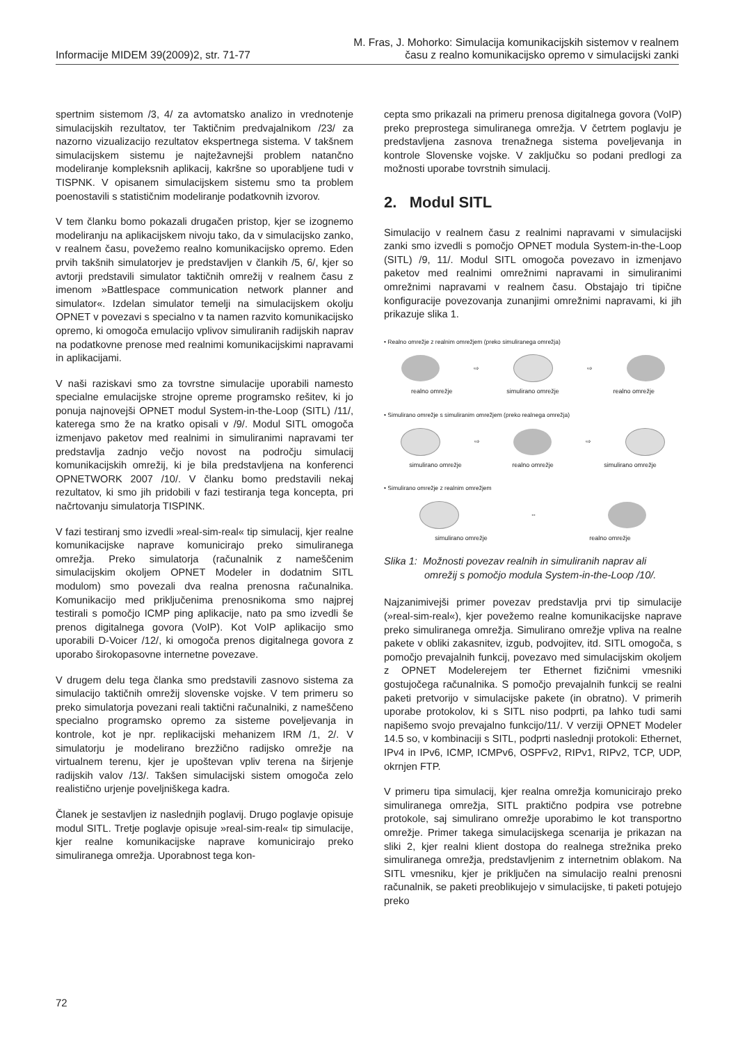Informacije MIDEM 39(2009)2, str. 71-77
M. Fras, J. Mohorko: Simulacija komunikacijskih sistemov v realnem
času z realno komunikacijsko opremo v simulacijski zanki
spertnim sistemom /3, 4/ za avtomatsko analizo in vrednotenje simulacijskih rezultatov, ter Taktičnim predvajalnikom /23/ za nazorno vizualizacijo rezultatov ekspertnega sistema. V takšnem simulacijskem sistemu je najtežavnejši problem natančno modeliranje kompleksnih aplikacij, kakršne so uporabljene tudi v TISPNK. V opisanem simulacijskem sistemu smo ta problem poenostavili s statističnim modeliranje podatkovnih izvorov.
V tem članku bomo pokazali drugačen pristop, kjer se izognemo modeliranju na aplikacijskem nivoju tako, da v simulacijsko zanko, v realnem času, povežemo realno komunikacijsko opremo. Eden prvih takšnih simulatorjev je predstavljen v člankih /5, 6/, kjer so avtorji predstavili simulator taktičnih omrežij v realnem času z imenom »Battlespace communication network planner and simulator«. Izdelan simulator temelji na simulacijskem okolju OPNET v povezavi s specialno v ta namen razvito komunikacijsko opremo, ki omogoča emulacijo vplivov simuliranih radijskih naprav na podatkovne prenose med realnimi komunikacijskimi napravami in aplikacijami.
V naši raziskavi smo za tovrstne simulacije uporabili namesto specialne emulacijske strojne opreme programsko rešitev, ki jo ponuja najnovejši OPNET modul System-in-the-Loop (SITL) /11/, katerega smo že na kratko opisali v /9/. Modul SITL omogoča izmenjavo paketov med realnimi in simuliranimi napravami ter predstavlja zadnjo večjo novost na področju simulacij komunikacijskih omrežij, ki je bila predstavljena na konferenci OPNETWORK 2007 /10/. V članku bomo predstavili nekaj rezultatov, ki smo jih pridobili v fazi testiranja tega koncepta, pri načrtovanju simulatorja TISPINK.
V fazi testiranj smo izvedli »real-sim-real« tip simulacij, kjer realne komunikacijske naprave komunicirajo preko simuliranega omrežja. Preko simulatorja (računalnik z nameščenim simulacijskim okoljem OPNET Modeler in dodatnim SITL modulom) smo povezali dva realna prenosna računalnika. Komunikacijo med priključenima prenosnikoma smo najprej testirali s pomočjo ICMP ping aplikacije, nato pa smo izvedli še prenos digitalnega govora (VoIP). Kot VoIP aplikacijo smo uporabili D-Voicer /12/, ki omogoča prenos digitalnega govora z uporabo širokopasovne internetne povezave.
V drugem delu tega članka smo predstavili zasnovo sistema za simulacijo taktičnih omrežij slovenske vojske. V tem primeru so preko simulatorja povezani reali taktični računalniki, z nameščeno specialno programsko opremo za sisteme poveljevanja in kontrole, kot je npr. replikacijski mehanizem IRM /1, 2/. V simulatorju je modelirano brezžično radijsko omrežje na virtualnem terenu, kjer je upoštevan vpliv terena na širjenje radijskih valov /13/. Takšen simulacijski sistem omogoča zelo realistično urjenje poveljniškega kadra.
Članek je sestavljen iz naslednjih poglavij. Drugo poglavje opisuje modul SITL. Tretje poglavje opisuje »real-sim-real« tip simulacije, kjer realne komunikacijske naprave komunicirajo preko simuliranega omrežja. Uporabnost tega kon-
cepta smo prikazali na primeru prenosa digitalnega govora (VoIP) preko preprostega simuliranega omrežja. V četrtem poglavju je predstavljena zasnova trenažnega sistema poveljevanja in kontrole Slovenske vojske. V zaključku so podani predlogi za možnosti uporabe tovrstnih simulacij.
2. Modul SITL
Simulacijo v realnem času z realnimi napravami v simulacijski zanki smo izvedli s pomočjo OPNET modula System-in-the-Loop (SITL) /9, 11/. Modul SITL omogoča povezavo in izmenjavo paketov med realnimi omrežnimi napravami in simuliranimi omrežnimi napravami v realnem času. Obstajajo tri tipične konfiguracije povezovanja zunanjimi omrežnimi napravami, ki jih prikazuje slika 1.
• Realno omrežje z realnim omrežjem (preko simuliranega omrežja)
⇨
⇨
realno omrežje simulirano omrežje realno omrežje
• Simulirano omrežje s simuliranim omrežjem (preko realnega omrežja)
⇨
⇨
simulirano omrežje realno omrežje simulirano omrežje
• Simulirano omrežje z realnim omrežjem
⇔
simulirano omrežje realno omrežje
Slika 1: Možnosti povezav realnih in simuliranih naprav ali omrežij s pomočjo modula System-in-the-Loop /10/.
Najzanimivejši primer povezav predstavlja prvi tip simulacije (»real-sim-real«), kjer povežemo realne komunikacijske naprave preko simuliranega omrežja. Simulirano omrežje vpliva na realne pakete v obliki zakasnitev, izgub, podvojitev, itd. SITL omogoča, s pomočjo prevajalnih funkcij, povezavo med simulacijskim okoljem z OPNET Modelerejem ter Ethernet fizičnimi vmesniki gostujočega računalnika. S pomočjo prevajalnih funkcij se realni paketi pretvorijo v simulacijske pakete (in obratno). V primerih uporabe protokolov, ki s SITL niso podprti, pa lahko tudi sami napišemo svojo prevajalno funkcijo/11/. V verziji OPNET Modeler 14.5 so, v kombinaciji s SITL, podprti naslednji protokoli: Ethernet, IPv4 in IPv6, ICMP, ICMPv6, OSPFv2, RIPv1, RIPv2, TCP, UDP, okrnjen FTP.
V primeru tipa simulacij, kjer realna omrežja komunicirajo preko simuliranega omrežja, SITL praktično podpira vse potrebne protokole, saj simulirano omrežje uporabimo le kot transportno omrežje. Primer takega simulacijskega scenarija je prikazan na sliki 2, kjer realni klient dostopa do realnega strežnika preko simuliranega omrežja, predstavljenim z internetnim oblakom. Na SITL vmesniku, kjer je priključen na simulacijo realni prenosni računalnik, se paketi preoblikujejo v simulacijske, ti paketi potujejo preko
72